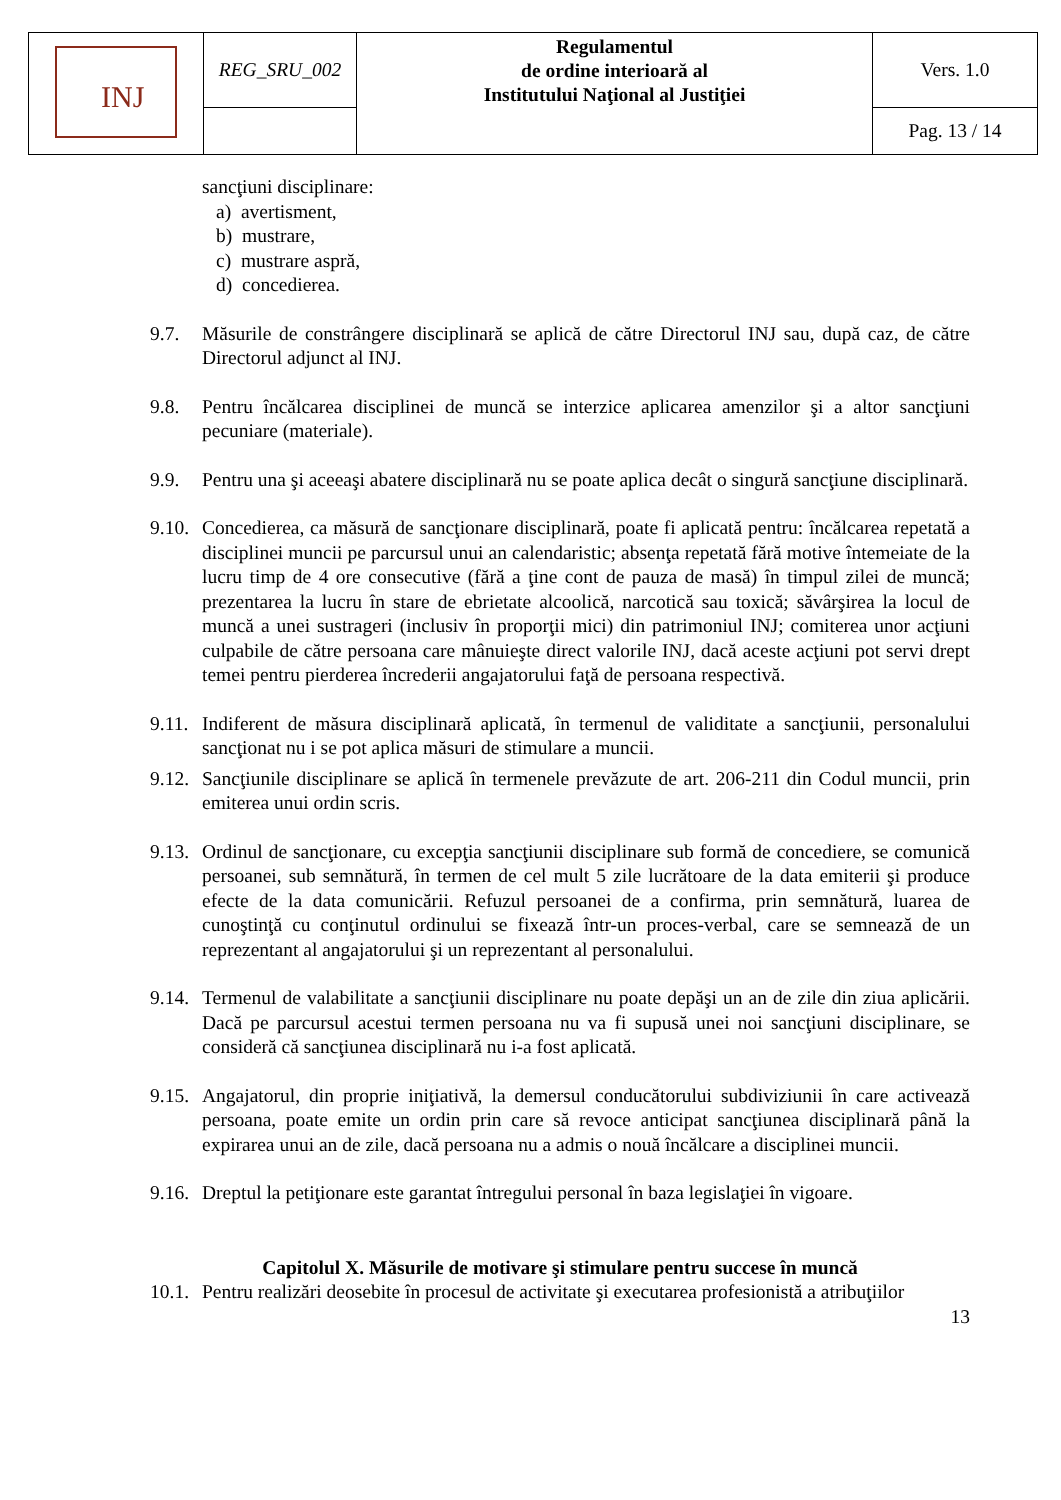| INJ | REG_SRU_002 | Regulamentul de ordine interioară al Institutului Naţional al Justiţiei | Vers. 1.0 |
| | | | Pag. 13 / 14 |
sancţiuni disciplinare:
a) avertisment,
b) mustrare,
c) mustrare aspră,
d) concedierea.
9.7. Măsurile de constrângere disciplinară se aplică de către Directorul INJ sau, după caz, de către Directorul adjunct al INJ.
9.8. Pentru încălcarea disciplinei de muncă se interzice aplicarea amenzilor şi a altor sancţiuni pecuniare (materiale).
9.9. Pentru una şi aceeaşi abatere disciplinară nu se poate aplica decât o singură sancţiune disciplinară.
9.10. Concedierea, ca măsură de sancţionare disciplinară, poate fi aplicată pentru: încălcarea repetată a disciplinei muncii pe parcursul unui an calendaristic; absenţa repetată fără motive întemeiate de la lucru timp de 4 ore consecutive (fără a ţine cont de pauza de masă) în timpul zilei de muncă; prezentarea la lucru în stare de ebrietate alcoolică, narcotică sau toxică; săvârşirea la locul de muncă a unei sustrageri (inclusiv în proporţii mici) din patrimoniul INJ; comiterea unor acţiuni culpabile de către persoana care mânuieşte direct valorile INJ, dacă aceste acţiuni pot servi drept temei pentru pierderea încrederii angajatorului faţă de persoana respectivă.
9.11. Indiferent de măsura disciplinară aplicată, în termenul de validitate a sancţiunii, personalului sancţionat nu i se pot aplica măsuri de stimulare a muncii.
9.12. Sancţiunile disciplinare se aplică în termenele prevăzute de art. 206-211 din Codul muncii, prin emiterea unui ordin scris.
9.13. Ordinul de sancţionare, cu excepţia sancţiunii disciplinare sub formă de concediere, se comunică persoanei, sub semnătură, în termen de cel mult 5 zile lucrătoare de la data emiterii şi produce efecte de la data comunicării. Refuzul persoanei de a confirma, prin semnătură, luarea de cunoştinţă cu conţinutul ordinului se fixează într-un proces-verbal, care se semnează de un reprezentant al angajatorului şi un reprezentant al personalului.
9.14. Termenul de valabilitate a sancţiunii disciplinare nu poate depăşi un an de zile din ziua aplicării. Dacă pe parcursul acestui termen persoana nu va fi supusă unei noi sancţiuni disciplinare, se consideră că sancţiunea disciplinară nu i-a fost aplicată.
9.15. Angajatorul, din proprie iniţiativă, la demersul conducătorului subdiviziunii în care activează persoana, poate emite un ordin prin care să revoce anticipat sancţiunea disciplinară până la expirarea unui an de zile, dacă persoana nu a admis o nouă încălcare a disciplinei muncii.
9.16. Dreptul la petiţionare este garantat întregului personal în baza legislaţiei în vigoare.
Capitolul X. Măsurile de motivare şi stimulare pentru succese în muncă
10.1. Pentru realizări deosebite în procesul de activitate şi executarea profesionistă a atribuţiilor
13